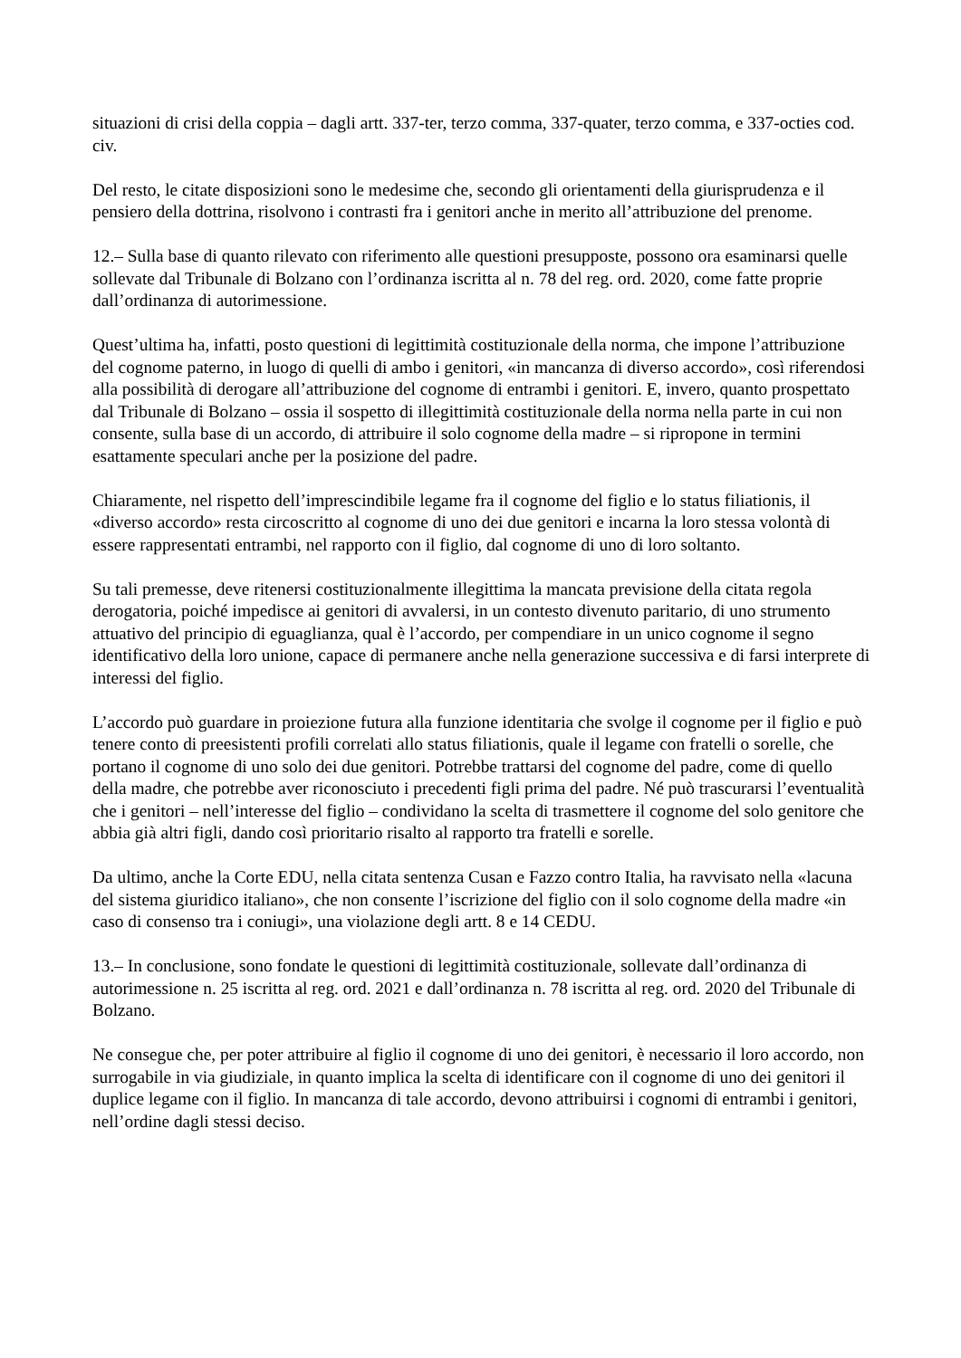situazioni di crisi della coppia – dagli artt. 337-ter, terzo comma, 337-quater, terzo comma, e 337-octies cod. civ.
Del resto, le citate disposizioni sono le medesime che, secondo gli orientamenti della giurisprudenza e il pensiero della dottrina, risolvono i contrasti fra i genitori anche in merito all’attribuzione del prenome.
12.– Sulla base di quanto rilevato con riferimento alle questioni presupposte, possono ora esaminarsi quelle sollevate dal Tribunale di Bolzano con l’ordinanza iscritta al n. 78 del reg. ord. 2020, come fatte proprie dall’ordinanza di autorimessione.
Quest’ultima ha, infatti, posto questioni di legittimità costituzionale della norma, che impone l’attribuzione del cognome paterno, in luogo di quelli di ambo i genitori, «in mancanza di diverso accordo», così riferendosi alla possibilità di derogare all’attribuzione del cognome di entrambi i genitori. E, invero, quanto prospettato dal Tribunale di Bolzano – ossia il sospetto di illegittimità costituzionale della norma nella parte in cui non consente, sulla base di un accordo, di attribuire il solo cognome della madre – si ripropone in termini esattamente speculari anche per la posizione del padre.
Chiaramente, nel rispetto dell’imprescindibile legame fra il cognome del figlio e lo status filiationis, il «diverso accordo» resta circoscritto al cognome di uno dei due genitori e incarna la loro stessa volontà di essere rappresentati entrambi, nel rapporto con il figlio, dal cognome di uno di loro soltanto.
Su tali premesse, deve ritenersi costituzionalmente illegittima la mancata previsione della citata regola derogatoria, poiché impedisce ai genitori di avvalersi, in un contesto divenuto paritario, di uno strumento attuativo del principio di eguaglianza, qual è l’accordo, per compendiare in un unico cognome il segno identificativo della loro unione, capace di permanere anche nella generazione successiva e di farsi interprete di interessi del figlio.
L’accordo può guardare in proiezione futura alla funzione identitaria che svolge il cognome per il figlio e può tenere conto di preesistenti profili correlati allo status filiationis, quale il legame con fratelli o sorelle, che portano il cognome di uno solo dei due genitori. Potrebbe trattarsi del cognome del padre, come di quello della madre, che potrebbe aver riconosciuto i precedenti figli prima del padre. Né può trascurarsi l’eventualità che i genitori – nell’interesse del figlio – condividano la scelta di trasmettere il cognome del solo genitore che abbia già altri figli, dando così prioritario risalto al rapporto tra fratelli e sorelle.
Da ultimo, anche la Corte EDU, nella citata sentenza Cusan e Fazzo contro Italia, ha ravvisato nella «lacuna del sistema giuridico italiano», che non consente l’iscrizione del figlio con il solo cognome della madre «in caso di consenso tra i coniugi», una violazione degli artt. 8 e 14 CEDU.
13.– In conclusione, sono fondate le questioni di legittimità costituzionale, sollevate dall’ordinanza di autorimessione n. 25 iscritta al reg. ord. 2021 e dall’ordinanza n. 78 iscritta al reg. ord. 2020 del Tribunale di Bolzano.
Ne consegue che, per poter attribuire al figlio il cognome di uno dei genitori, è necessario il loro accordo, non surrogabile in via giudiziale, in quanto implica la scelta di identificare con il cognome di uno dei genitori il duplice legame con il figlio. In mancanza di tale accordo, devono attribuirsi i cognomi di entrambi i genitori, nell’ordine dagli stessi deciso.